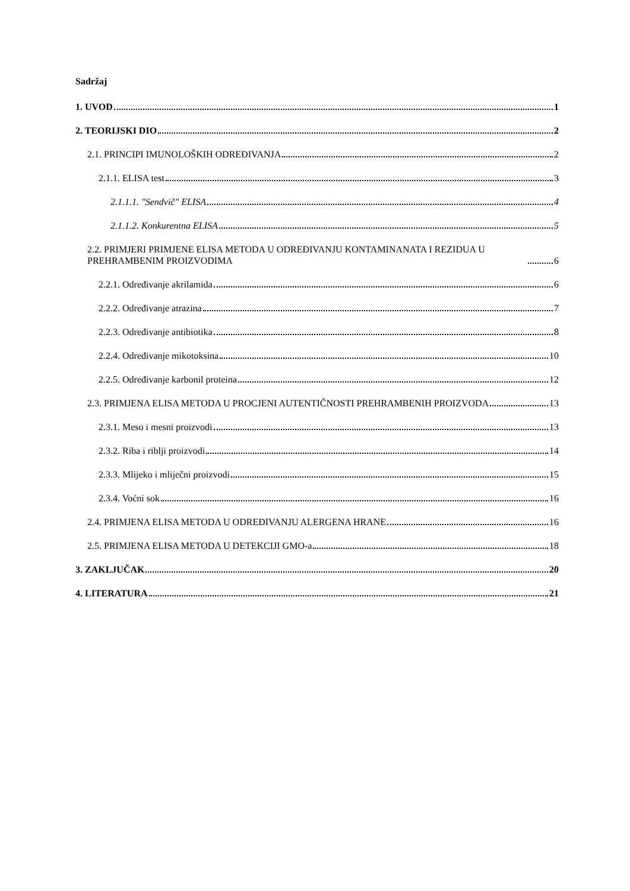Sadržaj
1. UVOD 1
2. TEORIJSKI DIO 2
2.1. PRINCIPI IMUNOLOŠKIH ODREĐIVANJA 2
2.1.1. ELISA test 3
2.1.1.1. "Sendvič" ELISA 4
2.1.1.2. Konkurentna ELISA 5
2.2. PRIMJERI PRIMJENE ELISA METODA U ODREĐIVANJU KONTAMINANATA I REZIDUA U PREHRAMBENIM PROIZVODIMA 6
2.2.1. Određivanje akrilamida 6
2.2.2. Određivanje atrazina 7
2.2.3. Određivanje antibiotika 8
2.2.4. Određivanje mikotoksina 10
2.2.5. Određivanje karbonil proteina 12
2.3. PRIMJENA ELISA METODA U PROCJENI AUTENTIČNOSTI PREHRAMBENIH PROIZVODA 13
2.3.1. Meso i mesni proizvodi 13
2.3.2. Riba i riblji proizvodi 14
2.3.3. Mlijeko i mliječni proizvodi 15
2.3.4. Voćni sok 16
2.4. PRIMJENA ELISA METODA U ODREĐIVANJU ALERGENA HRANE 16
2.5. PRIMJENA ELISA METODA U DETEKCIJI GMO-a 18
3. ZAKLJUČAK 20
4. LITERATURA 21